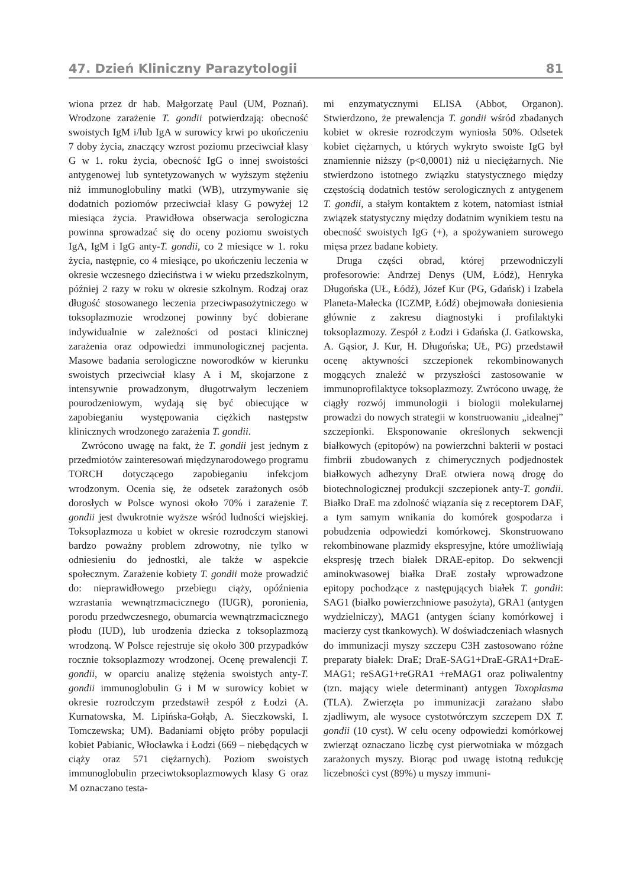47. Dzień Kliniczny Parazytologii 81
wiona przez dr hab. Małgorzatę Paul (UM, Poznań). Wrodzone zarażenie T. gondii potwierdzają: obecność swoistych IgM i/lub IgA w surowicy krwi po ukończeniu 7 doby życia, znaczący wzrost poziomu przeciwciał klasy G w 1. roku życia, obecność IgG o innej swoistości antygenowej lub syntetyzowanych w wyższym stężeniu niż immunoglobuliny matki (WB), utrzymywanie się dodatnich poziomów przeciwciał klasy G powyżej 12 miesiąca życia. Prawidłowa obserwacja serologiczna powinna sprowadzać się do oceny poziomu swoistych IgA, IgM i IgG anty-T. gondii, co 2 miesiące w 1. roku życia, następnie, co 4 miesiące, po ukończeniu leczenia w okresie wczesnego dzieciństwa i w wieku przedszkolnym, później 2 razy w roku w okresie szkolnym. Rodzaj oraz długość stosowanego leczenia przeciwpasożytniczego w toksoplazmozie wrodzonej powinny być dobierane indywidualnie w zależności od postaci klinicznej zarażenia oraz odpowiedzi immunologicznej pacjenta. Masowe badania serologiczne noworodków w kierunku swoistych przeciwciał klasy A i M, skojarzone z intensywnie prowadzonym, długotrwałym leczeniem pourodzeniowym, wydają się być obiecujące w zapobieganiu występowania ciężkich następstw klinicznych wrodzonego zarażenia T. gondii.
Zwrócono uwagę na fakt, że T. gondii jest jednym z przedmiotów zainteresowań międzynarodowego programu TORCH dotyczącego zapobieganiu infekcjom wrodzonym. Ocenia się, że odsetek zarażonych osób dorosłych w Polsce wynosi około 70% i zarażenie T. gondii jest dwukrotnie wyższe wśród ludności wiejskiej. Toksoplazmoza u kobiet w okresie rozrodczym stanowi bardzo poważny problem zdrowotny, nie tylko w odniesieniu do jednostki, ale także w aspekcie społecznym. Zarażenie kobiety T. gondii może prowadzić do: nieprawidłowego przebiegu ciąży, opóźnienia wzrastania wewnątrzmacicznego (IUGR), poronienia, porodu przedwczesnego, obumarcia wewnątrzmacicznego płodu (IUD), lub urodzenia dziecka z toksoplazmozą wrodzoną. W Polsce rejestruje się około 300 przypadków rocznie toksoplazmozy wrodzonej. Ocenę prewalencji T. gondii, w oparciu analizę stężenia swoistych anty-T. gondii immunoglobulin G i M w surowicy kobiet w okresie rozrodczym przedstawił zespół z Łodzi (A. Kurnatowska, M. Lipińska-Gołąb, A. Sieczkowski, I. Tomczewska; UM). Badaniami objęto próby populacji kobiet Pabianic, Włocławka i Łodzi (669 – niebędących w ciąży oraz 571 ciężarnych). Poziom swoistych immunoglobulin przeciwtoksoplazmowych klasy G oraz M oznaczano testa-
mi enzymatycznymi ELISA (Abbot, Organon). Stwierdzono, że prewalencja T. gondii wśród zbadanych kobiet w okresie rozrodczym wyniosła 50%. Odsetek kobiet ciężarnych, u których wykryto swoiste IgG był znamiennie niższy (p<0,0001) niż u nieciężarnych. Nie stwierdzono istotnego związku statystycznego między częstością dodatnich testów serologicznych z antygenem T. gondii, a stałym kontaktem z kotem, natomiast istniał związek statystyczny między dodatnim wynikiem testu na obecność swoistych IgG (+), a spożywaniem surowego mięsa przez badane kobiety.
Druga części obrad, której przewodniczyli profesorowie: Andrzej Denys (UM, Łódź), Henryka Długońska (UŁ, Łódź), Józef Kur (PG, Gdańsk) i Izabela Planeta-Małecka (ICZMP, Łódź) obejmowała doniesienia głównie z zakresu diagnostyki i profilaktyki toksoplazmozy. Zespół z Łodzi i Gdańska (J. Gatkowska, A. Gąsior, J. Kur, H. Długońska; UŁ, PG) przedstawił ocenę aktywności szczepionek rekombinowanych mogących znaleźć w przyszłości zastosowanie w immunoprofilaktyce toksoplazmozy. Zwrócono uwagę, że ciągły rozwój immunologii i biologii molekularnej prowadzi do nowych strategii w konstruowaniu „idealnej” szczepionki. Eksponowanie określonych sekwencji białkowych (epitopów) na powierzchni bakterii w postaci fimbrii zbudowanych z chimerycznych podjednostek białkowych adhezyny DraE otwiera nową drogę do biotechnologicznej produkcji szczepionek anty-T. gondii. Białko DraE ma zdolność wiązania się z receptorem DAF, a tym samym wnikania do komórek gospodarza i pobudzenia odpowiedzi komórkowej. Skonstruowano rekombinowane plazmidy ekspresyjne, które umożliwiają ekspresję trzech białek DRAE-epitop. Do sekwencji aminokwasowej białka DraE zostały wprowadzone epitopy pochodzące z następujących białek T. gondii: SAG1 (białko powierzchniowe pasożyta), GRA1 (antygen wydzielniczy), MAG1 (antygen ściany komórkowej i macierzy cyst tkankowych). W doświadczeniach własnych do immunizacji myszy szczepu C3H zastosowano różne preparaty białek: DraE; DraE-SAG1+DraE-GRA1+DraE-MAG1; reSAG1+reGRA1 +reMAG1 oraz poliwalentny (tzn. mający wiele determinant) antygen Toxoplasma (TLA). Zwierzęta po immunizacji zarażano słabo zjadliwym, ale wysoce cystotwórczym szczepem DX T. gondii (10 cyst). W celu oceny odpowiedzi komórkowej zwierząt oznaczano liczbę cyst pierwotniaka w mózgach zarażonych myszy. Biorąc pod uwagę istotną redukcję liczebności cyst (89%) u myszy immuni-